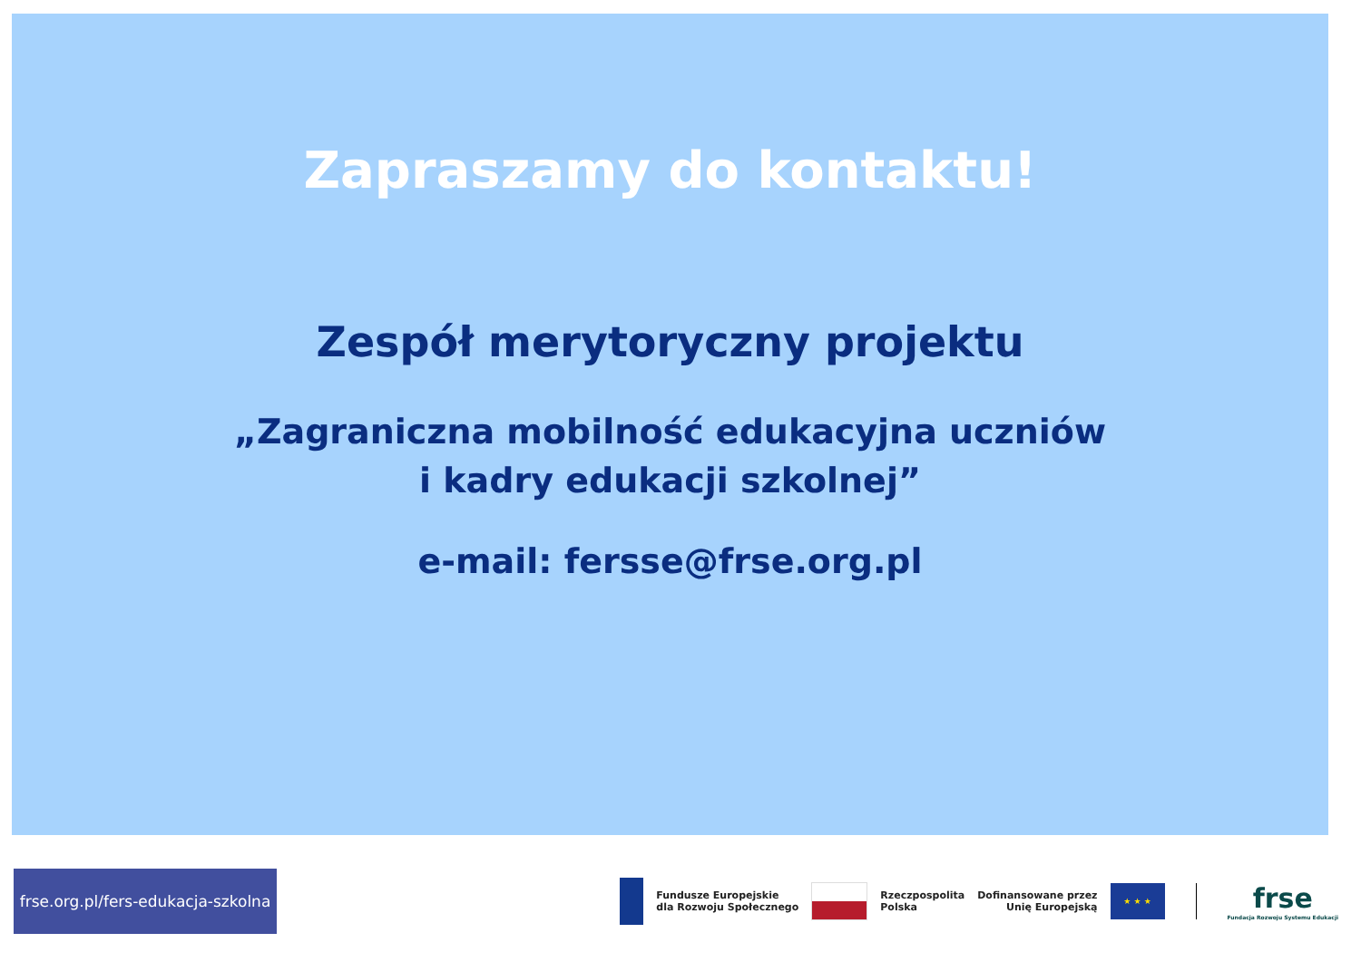Zapraszamy do kontaktu!
Zespół merytoryczny projektu
„Zagraniczna mobilność edukacyjna uczniów
i kadry edukacji szkolnej”
e-mail: fersse@frse.org.pl
frse.org.pl/fers-edukacja-szkolna
Fundusze Europejskie
dla Rozwoju Społecznego
Rzeczpospolita
Polska
Dofinansowane przez
Unię Europejską
★ ★ ★
frse
Fundacja Rozwoju Systemu Edukacji